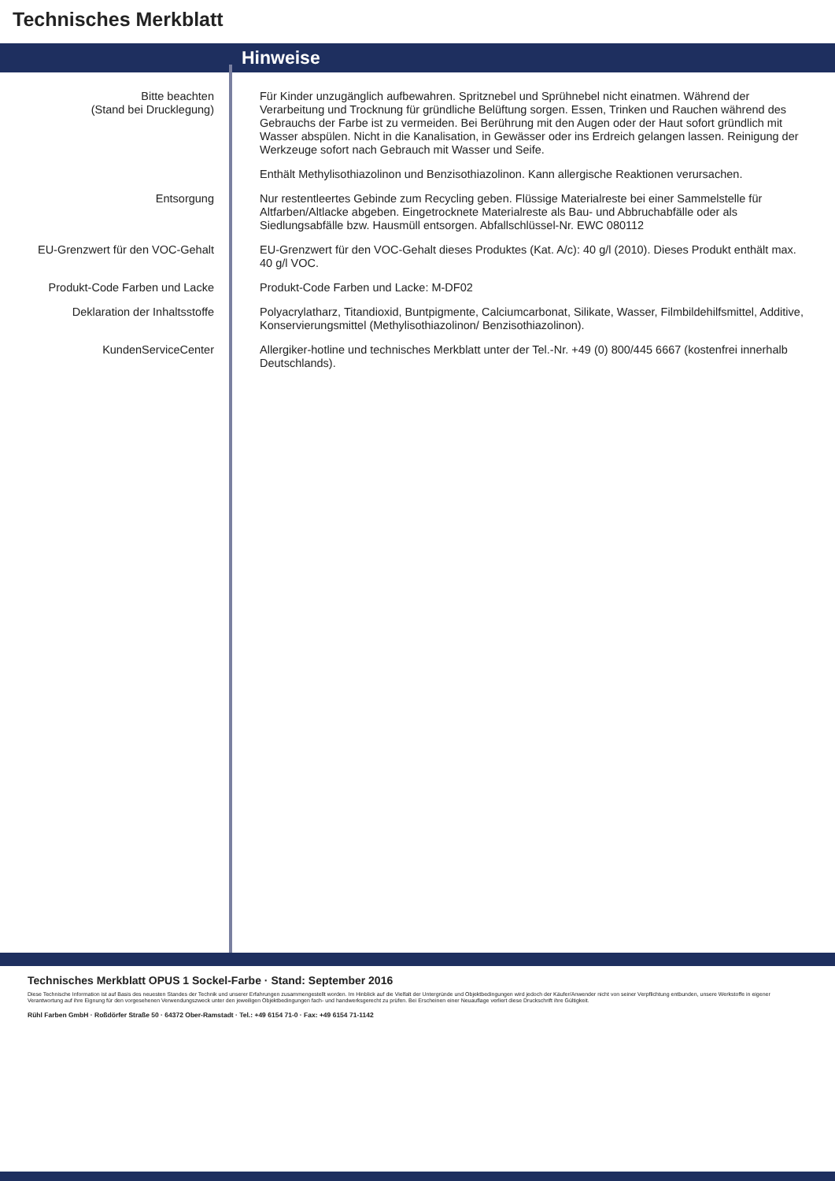Technisches Merkblatt
Hinweise
| Bitte beachten (Stand bei Drucklegung) | Für Kinder unzugänglich aufbewahren. Spritznebel und Sprühnebel nicht einatmen. Während der Verarbeitung und Trocknung für gründliche Belüftung sorgen. Essen, Trinken und Rauchen während des Gebrauchs der Farbe ist zu vermeiden. Bei Berührung mit den Augen oder der Haut sofort gründlich mit Wasser abspülen. Nicht in die Kanalisation, in Gewässer oder ins Erdreich gelangen lassen. Reinigung der Werkzeuge sofort nach Gebrauch mit Wasser und Seife. |
| | Enthält Methylisothiazolinon und Benzisothiazolinon. Kann allergische Reaktionen verursachen. |
| Entsorgung | Nur restentleertes Gebinde zum Recycling geben. Flüssige Materialreste bei einer Sammelstelle für Altfarben/Altlacke abgeben. Eingetrocknete Materialreste als Bau- und Abbruchabfälle oder als Siedlungsabfälle bzw. Hausmüll entsorgen. Abfallschlüssel-Nr. EWC 080112 |
| EU-Grenzwert für den VOC-Gehalt | EU-Grenzwert für den VOC-Gehalt dieses Produktes (Kat. A/c): 40 g/l (2010). Dieses Produkt enthält max. 40 g/l VOC. |
| Produkt-Code Farben und Lacke | Produkt-Code Farben und Lacke: M-DF02 |
| Deklaration der Inhaltsstoffe | Polyacrylatharz, Titandioxid, Buntpigmente, Calciumcarbonat, Silikate, Wasser, Filmbildehilfsmittel, Additive, Konservierungsmittel (Methylisothiazolinon/ Benzisothiazolinon). |
| KundenServiceCenter | Allergiker-hotline und technisches Merkblatt unter der Tel.-Nr. +49 (0) 800/445 6667 (kostenfrei innerhalb Deutschlands). |
Technisches Merkblatt OPUS 1 Sockel-Farbe · Stand: September 2016
Diese Technische Information ist auf Basis des neuesten Standes der Technik und unserer Erfahrungen zusammengestellt worden. Im Hinblick auf die Vielfalt der Untergründe und Objektbedingungen wird jedoch der Käufer/Anwender nicht von seiner Verpflichtung entbunden, unsere Werkstoffe in eigener Verantwortung auf ihre Eignung für den vorgesehenen Verwendungszweck unter den jeweiligen Objektbedingungen fach- und handwerksgerecht zu prüfen. Bei Erscheinen einer Neuauflage verliert diese Druckschrift ihre Gültigkeit.
Rühl Farben GmbH · Roßdörfer Straße 50 · 64372 Ober-Ramstadt · Tel.: +49 6154 71-0 · Fax: +49 6154 71-1142